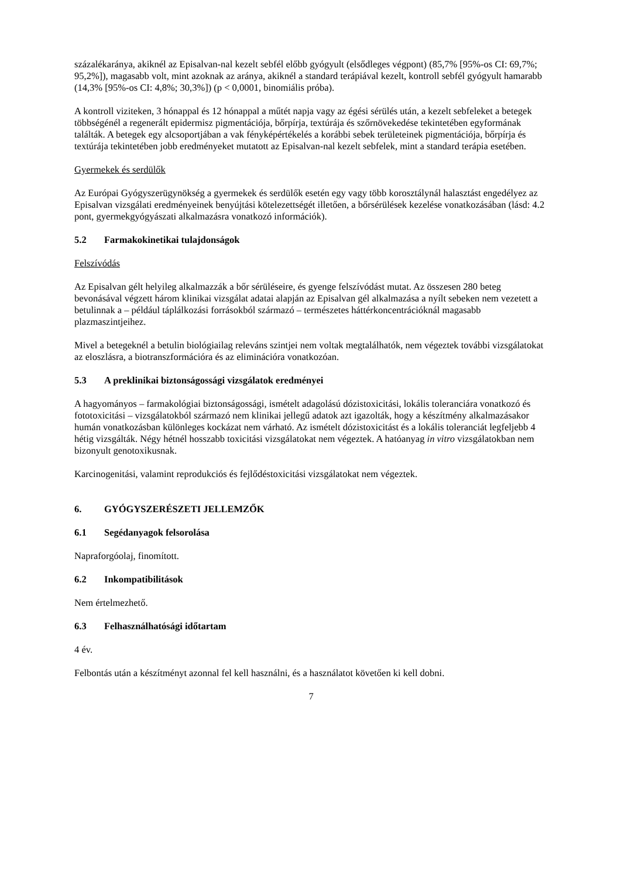százalékaránya, akiknél az Episalvan-nal kezelt sebfél előbb gyógyult (elsődleges végpont) (85,7% [95%-os CI: 69,7%; 95,2%]), magasabb volt, mint azoknak az aránya, akiknél a standard terápiával kezelt, kontroll sebfél gyógyult hamarabb (14,3% [95%-os CI: 4,8%; 30,3%]) (p < 0,0001, binomiális próba).
A kontroll viziteken, 3 hónappal és 12 hónappal a műtét napja vagy az égési sérülés után, a kezelt sebfeleket a betegek többségénél a regenerált epidermisz pigmentációja, bőrpírja, textúrája és szőrnövekedése tekintetében egyformának találták. A betegek egy alcsoportjában a vak fényképértékelés a korábbi sebek területeinek pigmentációja, bőrpírja és textúrája tekintetében jobb eredményeket mutatott az Episalvan-nal kezelt sebfelek, mint a standard terápia esetében.
Gyermekek és serdülők
Az Európai Gyógyszerügynökség a gyermekek és serdülők esetén egy vagy több korosztálynál halasztást engedélyez az Episalvan vizsgálati eredményeinek benyújtási kötelezettségét illetően, a bőrsérülések kezelése vonatkozásában (lásd: 4.2 pont, gyermekgyógyászati alkalmazásra vonatkozó információk).
5.2 Farmakokinetikai tulajdonságok
Felszívódás
Az Episalvan gélt helyileg alkalmazzák a bőr sérüléseire, és gyenge felszívódást mutat. Az összesen 280 beteg bevonásával végzett három klinikai vizsgálat adatai alapján az Episalvan gél alkalmazása a nyílt sebeken nem vezetett a betulinnak a – például táplálkozási forrásokból származó – természetes háttérkoncentrációknál magasabb plazmaszintjeihez.
Mivel a betegeknél a betulin biológiailag releváns szintjei nem voltak megtalálhatók, nem végeztek további vizsgálatokat az eloszlásra, a biotranszformációra és az eliminációra vonatkozóan.
5.3 A preklinikai biztonságossági vizsgálatok eredményei
A hagyományos – farmakológiai biztonságossági, ismételt adagolású dózistoxicitási, lokális toleranciára vonatkozó és fototoxicitási – vizsgálatokból származó nem klinikai jellegű adatok azt igazolták, hogy a készítmény alkalmazásakor humán vonatkozásban különleges kockázat nem várható. Az ismételt dózistoxicitást és a lokális toleranciát legfeljebb 4 hétig vizsgálták. Négy hétnél hosszabb toxicitási vizsgálatokat nem végeztek. A hatóanyag in vitro vizsgálatokban nem bizonyult genotoxikusnak.
Karcinogenitási, valamint reprodukciós és fejlődéstoxicitási vizsgálatokat nem végeztek.
6. GYÓGYSZERÉSZETI JELLEMZŐK
6.1 Segédanyagok felsorolása
Napraforgóolaj, finomított.
6.2 Inkompatibilitások
Nem értelmezhető.
6.3 Felhasználhatósági időtartam
4 év.
Felbontás után a készítményt azonnal fel kell használni, és a használatot követően ki kell dobni.
7